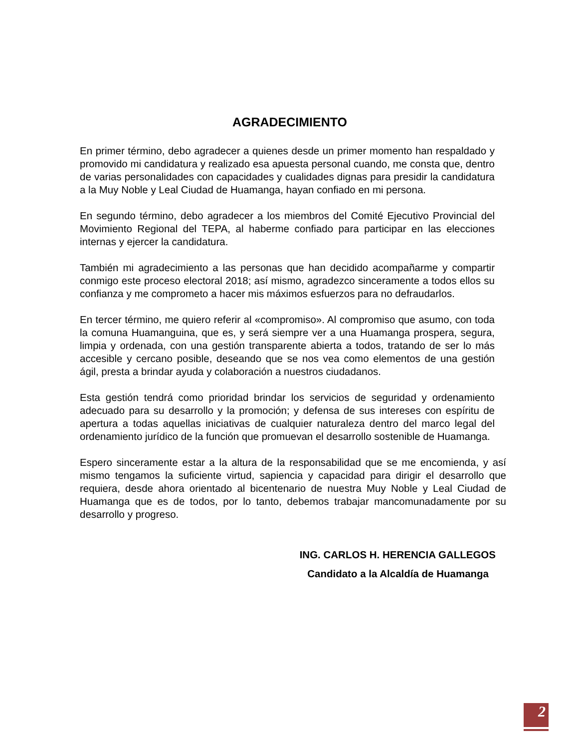AGRADECIMIENTO
En primer término, debo agradecer a quienes desde un primer momento han respaldado y promovido mi candidatura y realizado esa apuesta personal cuando, me consta que, dentro de varias personalidades con capacidades y cualidades dignas para presidir la candidatura a la Muy Noble y Leal Ciudad de Huamanga, hayan confiado en mi persona.
En segundo término, debo agradecer a los miembros del Comité Ejecutivo Provincial del Movimiento Regional del TEPA, al haberme confiado para participar en las elecciones internas y ejercer la candidatura.
También mi agradecimiento a las personas que han decidido acompañarme y compartir conmigo este proceso electoral 2018; así mismo, agradezco sinceramente a todos ellos su confianza y me comprometo a hacer mis máximos esfuerzos para no defraudarlos.
En tercer término, me quiero referir al «compromiso». Al compromiso que asumo, con toda la comuna Huamanguina, que es, y será siempre ver a una Huamanga prospera, segura, limpia y ordenada, con una gestión transparente abierta a todos, tratando de ser lo más accesible y cercano posible, deseando que se nos vea como elementos de una gestión ágil, presta a brindar ayuda y colaboración a nuestros ciudadanos.
Esta gestión tendrá como prioridad brindar los servicios de seguridad y ordenamiento adecuado para su desarrollo y la promoción; y defensa de sus intereses con espíritu de apertura a todas aquellas iniciativas de cualquier naturaleza dentro del marco legal del ordenamiento jurídico de la función que promuevan el desarrollo sostenible de Huamanga.
Espero sinceramente estar a la altura de la responsabilidad que se me encomienda, y así mismo tengamos la suficiente virtud, sapiencia y capacidad para dirigir el desarrollo que requiera, desde ahora orientado al bicentenario de nuestra Muy Noble y Leal Ciudad de Huamanga que es de todos, por lo tanto, debemos trabajar mancomunadamente por su desarrollo y progreso.
ING. CARLOS H. HERENCIA GALLEGOS
Candidato a la Alcaldía de Huamanga
2